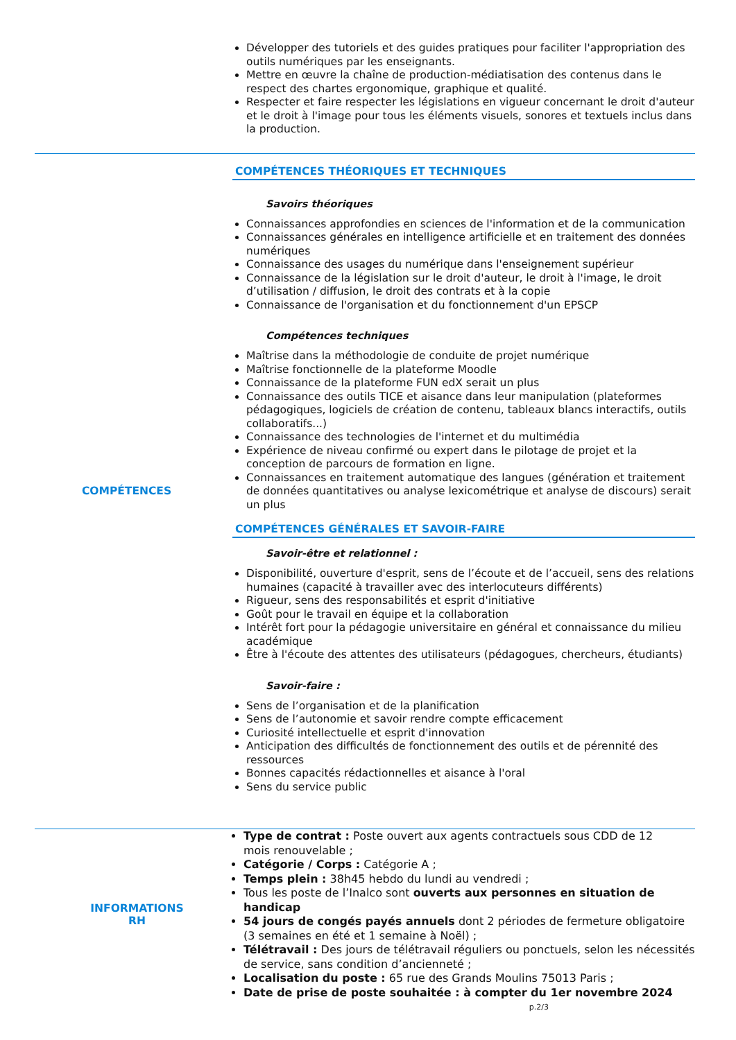| | Développer des tutoriels et des guides pratiques pour faciliter l'appropriation des outils numériques par les enseignants. Mettre en œuvre la chaîne de production-médiatisation des contenus dans le respect des chartes ergonomique, graphique et qualité. Respecter et faire respecter les législations en vigueur concernant le droit d'auteur et le droit à l'image pour tous les éléments visuels, sonores et textuels inclus dans la production. |
| COMPÉTENCES | COMPÉTENCES THÉORIQUES ET TECHNIQUES Savoirs théoriques Connaissances approfondies en sciences de l'information et de la communication Connaissances générales en intelligence artificielle et en traitement des données numériques Connaissance des usages du numérique dans l'enseignement supérieur Connaissance de la législation sur le droit d'auteur, le droit à l'image, le droit d’utilisation / diffusion, le droit des contrats et à la copie Connaissance de l'organisation et du fonctionnement d'un EPSCP Compétences techniques Maîtrise dans la méthodologie de conduite de projet numérique Maîtrise fonctionnelle de la plateforme Moodle Connaissance de la plateforme FUN edX serait un plus Connaissance des outils TICE et aisance dans leur manipulation (plateformes pédagogiques, logiciels de création de contenu, tableaux blancs interactifs, outils collaboratifs...) Connaissance des technologies de l'internet et du multimédia Expérience de niveau confirmé ou expert dans le pilotage de projet et la conception de parcours de formation en ligne. Connaissances en traitement automatique des langues (génération et traitement de données quantitatives ou analyse lexicométrique et analyse de discours) serait un plus COMPÉTENCES GÉNÉRALES ET SAVOIR-FAIRE Savoir-être et relationnel : Disponibilité, ouverture d'esprit, sens de l’écoute et de l’accueil, sens des relations humaines (capacité à travailler avec des interlocuteurs différents) Rigueur, sens des responsabilités et esprit d'initiative Goût pour le travail en équipe et la collaboration Intérêt fort pour la pédagogie universitaire en général et connaissance du milieu académique Être à l'écoute des attentes des utilisateurs (pédagogues, chercheurs, étudiants) Savoir-faire : Sens de l’organisation et de la planification Sens de l’autonomie et savoir rendre compte efficacement Curiosité intellectuelle et esprit d'innovation Anticipation des difficultés de fonctionnement des outils et de pérennité des ressources Bonnes capacités rédactionnelles et aisance à l'oral Sens du service public |
| INFORMATIONS RH | Type de contrat : Poste ouvert aux agents contractuels sous CDD de 12 mois renouvelable ; Catégorie / Corps : Catégorie A ; Temps plein : 38h45 hebdo du lundi au vendredi ; Tous les poste de l’Inalco sont ouverts aux personnes en situation de handicap 54 jours de congés payés annuels dont 2 périodes de fermeture obligatoire (3 semaines en été et 1 semaine à Noël) ; Télétravail : Des jours de télétravail réguliers ou ponctuels, selon les nécessités de service, sans condition d’ancienneté ; Localisation du poste : 65 rue des Grands Moulins 75013 Paris ; Date de prise de poste souhaitée : à compter du 1er novembre 2024 |
p.2/3